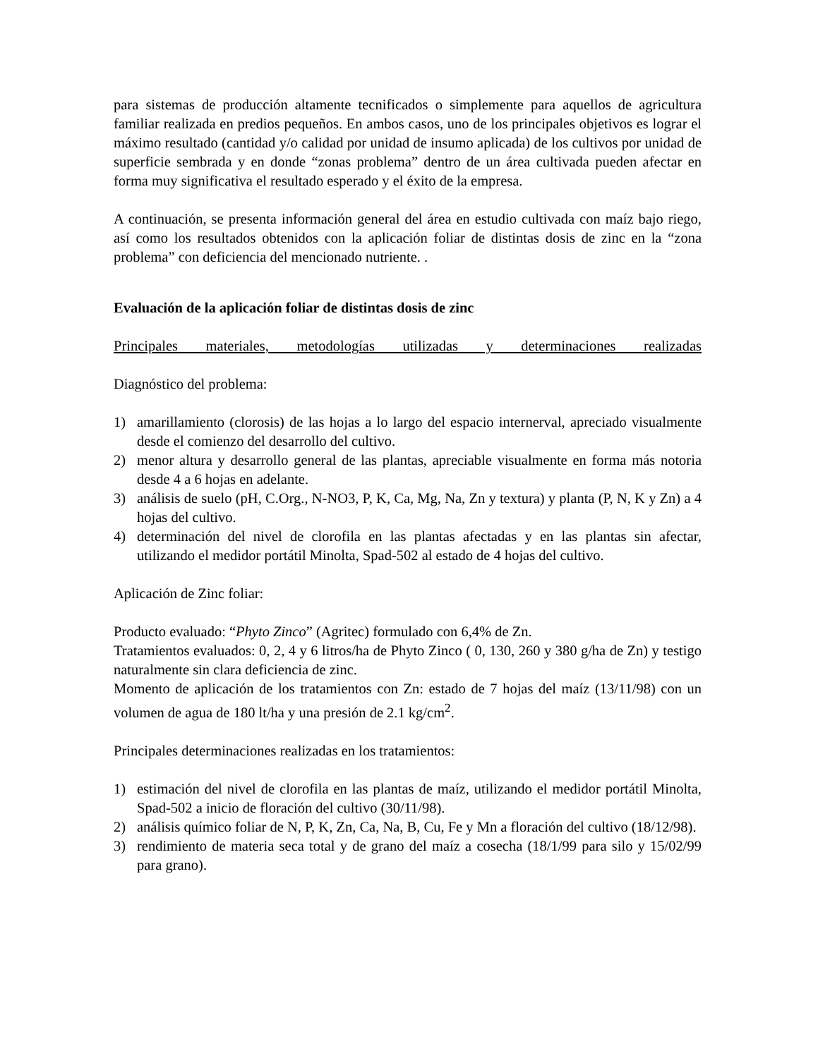para sistemas de producción altamente tecnificados o simplemente para aquellos de agricultura familiar realizada en predios pequeños. En ambos casos, uno de los principales objetivos es lograr el máximo resultado (cantidad y/o calidad por unidad de insumo aplicada) de los cultivos por unidad de superficie sembrada y en donde “zonas problema” dentro de un área cultivada pueden afectar en forma muy significativa el resultado esperado y el éxito de la empresa.
A continuación, se presenta información general del área en estudio cultivada con maíz bajo riego, así como los resultados obtenidos con la aplicación foliar de distintas dosis de zinc en la “zona problema” con deficiencia del mencionado nutriente. .
Evaluación de la aplicación foliar de distintas dosis de zinc
Principales materiales, metodologías utilizadas y determinaciones realizadas
Diagnóstico del problema:
1) amarillamiento (clorosis) de las hojas a lo largo del espacio internerval, apreciado visualmente desde el comienzo del desarrollo del cultivo.
2) menor altura y desarrollo general de las plantas, apreciable visualmente en forma más notoria desde 4 a 6 hojas en adelante.
3) análisis de suelo (pH, C.Org., N-NO3, P, K, Ca, Mg, Na, Zn y textura) y planta (P, N, K y Zn) a 4 hojas del cultivo.
4) determinación del nivel de clorofila en las plantas afectadas y en las plantas sin afectar, utilizando el medidor portátil Minolta, Spad-502 al estado de 4 hojas del cultivo.
Aplicación de Zinc foliar:
Producto evaluado: “Phyto Zinco” (Agritec) formulado con 6,4% de Zn.
Tratamientos evaluados: 0, 2, 4 y 6 litros/ha de Phyto Zinco ( 0, 130, 260 y 380 g/ha de Zn) y testigo naturalmente sin clara deficiencia de zinc.
Momento de aplicación de los tratamientos con Zn: estado de 7 hojas del maíz (13/11/98) con un volumen de agua de 180 lt/ha y una presión de 2.1 kg/cm<sup>2</sup>.
Principales determinaciones realizadas en los tratamientos:
1) estimación del nivel de clorofila en las plantas de maíz, utilizando el medidor portátil Minolta, Spad-502 a inicio de floración del cultivo (30/11/98).
2) análisis químico foliar de N, P, K, Zn, Ca, Na, B, Cu, Fe y Mn a floración del cultivo (18/12/98).
3) rendimiento de materia seca total y de grano del maíz a cosecha (18/1/99 para silo y 15/02/99 para grano).